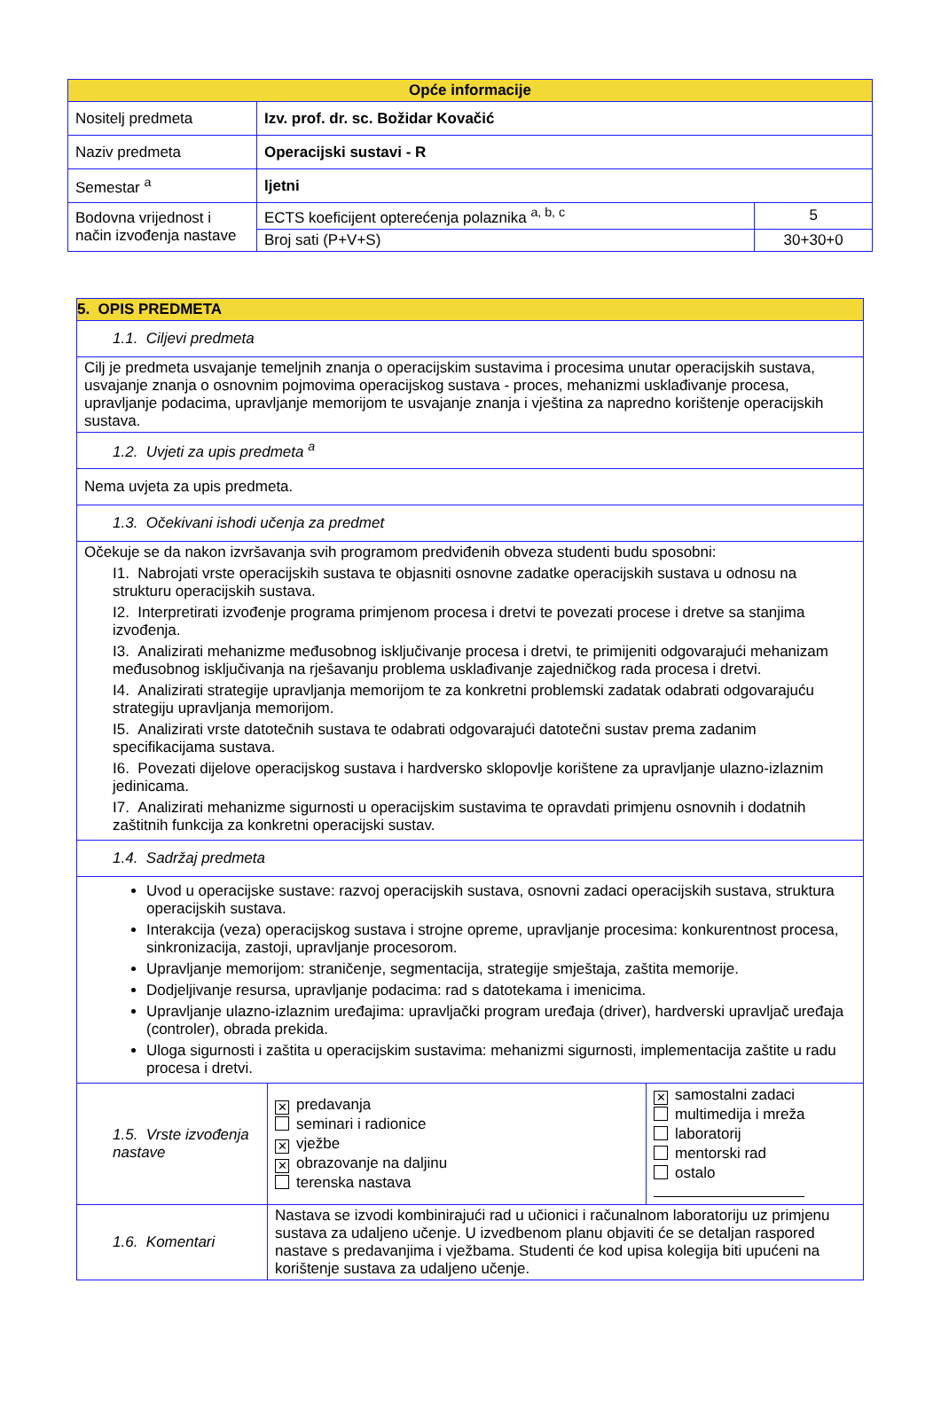| Opće informacije | | |
| --- | --- | --- |
| Nositelj predmeta | Izv. prof. dr. sc. Božidar Kovačić | |
| Naziv predmeta | Operacijski sustavi - R | |
| Semestar <sup>a</sup> | ljetni | |
| Bodovna vrijednost i način izvođenja nastave | ECTS koeficijent opterećenja polaznika <sup>a, b, c</sup> | 5 |
| | Broj sati (P+V+S) | 30+30+0 |
| 5. OPIS PREDMETA | | |
| 1.1. Ciljevi predmeta | | |
| Cilj je predmeta usvajanje temeljnih znanja o operacijskim sustavima i procesima unutar operacijskih sustava, usvajanje znanja o osnovnim pojmovima operacijskog sustava - proces, mehanizmi usklađivanje procesa, upravljanje podacima, upravljanje memorijom te usvajanje znanja i vještina za napredno korištenje operacijskih sustava. | | |
| 1.2. Uvjeti za upis predmeta <sup>a</sup> | | |
| Nema uvjeta za upis predmeta. | | |
| 1.3. Očekivani ishodi učenja za predmet | | |
| Očekuje se da nakon izvršavanja svih programom predviđenih obveza studenti budu sposobni: I1. Nabrojati vrste operacijskih sustava te objasniti osnovne zadatke operacijskih sustava u odnosu na strukturu operacijskih sustava. I2. Interpretirati izvođenje programa primjenom procesa i dretvi te povezati procese i dretve sa stanjima izvođenja. I3. Analizirati mehanizme međusobnog isključivanje procesa i dretvi, te primijeniti odgovarajući mehanizam međusobnog isključivanja na rješavanju problema usklađivanje zajedničkog rada procesa i dretvi. I4. Analizirati strategije upravljanja memorijom te za konkretni problemski zadatak odabrati odgovarajuću strategiju upravljanja memorijom. I5. Analizirati vrste datotečnih sustava te odabrati odgovarajući datotečni sustav prema zadanim specifikacijama sustava. I6. Povezati dijelove operacijskog sustava i hardversko sklopovlje korištene za upravljanje ulazno-izlaznim jedinicama. I7. Analizirati mehanizme sigurnosti u operacijskim sustavima te opravdati primjenu osnovnih i dodatnih zaštitnih funkcija za konkretni operacijski sustav. | | |
| 1.4. Sadržaj predmeta | | |
| Uvod u operacijske sustave: razvoj operacijskih sustava, osnovni zadaci operacijskih sustava, struktura operacijskih sustava. Interakcija (veza) operacijskog sustava i strojne opreme, upravljanje procesima: konkurentnost procesa, sinkronizacija, zastoji, upravljanje procesorom. Upravljanje memorijom: straničenje, segmentacija, strategije smještaja, zaštita memorije. Dodjeljivanje resursa, upravljanje podacima: rad s datotekama i imenicima. Upravljanje ulazno-izlaznim uređajima: upravljački program uređaja (driver), hardverski upravljač uređaja (controler), obrada prekida. Uloga sigurnosti i zaštita u operacijskim sustavima: mehanizmi sigurnosti, implementacija zaštite u radu procesa i dretvi. | | |
| 1.5. Vrste izvođenja nastave | ✕ predavanja seminari i radionice ✕ vježbe ✕ obrazovanje na daljinu terenska nastava | ✕ samostalni zadaci multimedija i mreža laboratorij mentorski rad ostalo |
| 1.6. Komentari | Nastava se izvodi kombinirajući rad u učionici i računalnom laboratoriju uz primjenu sustava za udaljeno učenje. U izvedbenom planu objaviti će se detaljan raspored nastave s predavanjima i vježbama. Studenti će kod upisa kolegija biti upućeni na korištenje sustava za udaljeno učenje. | |